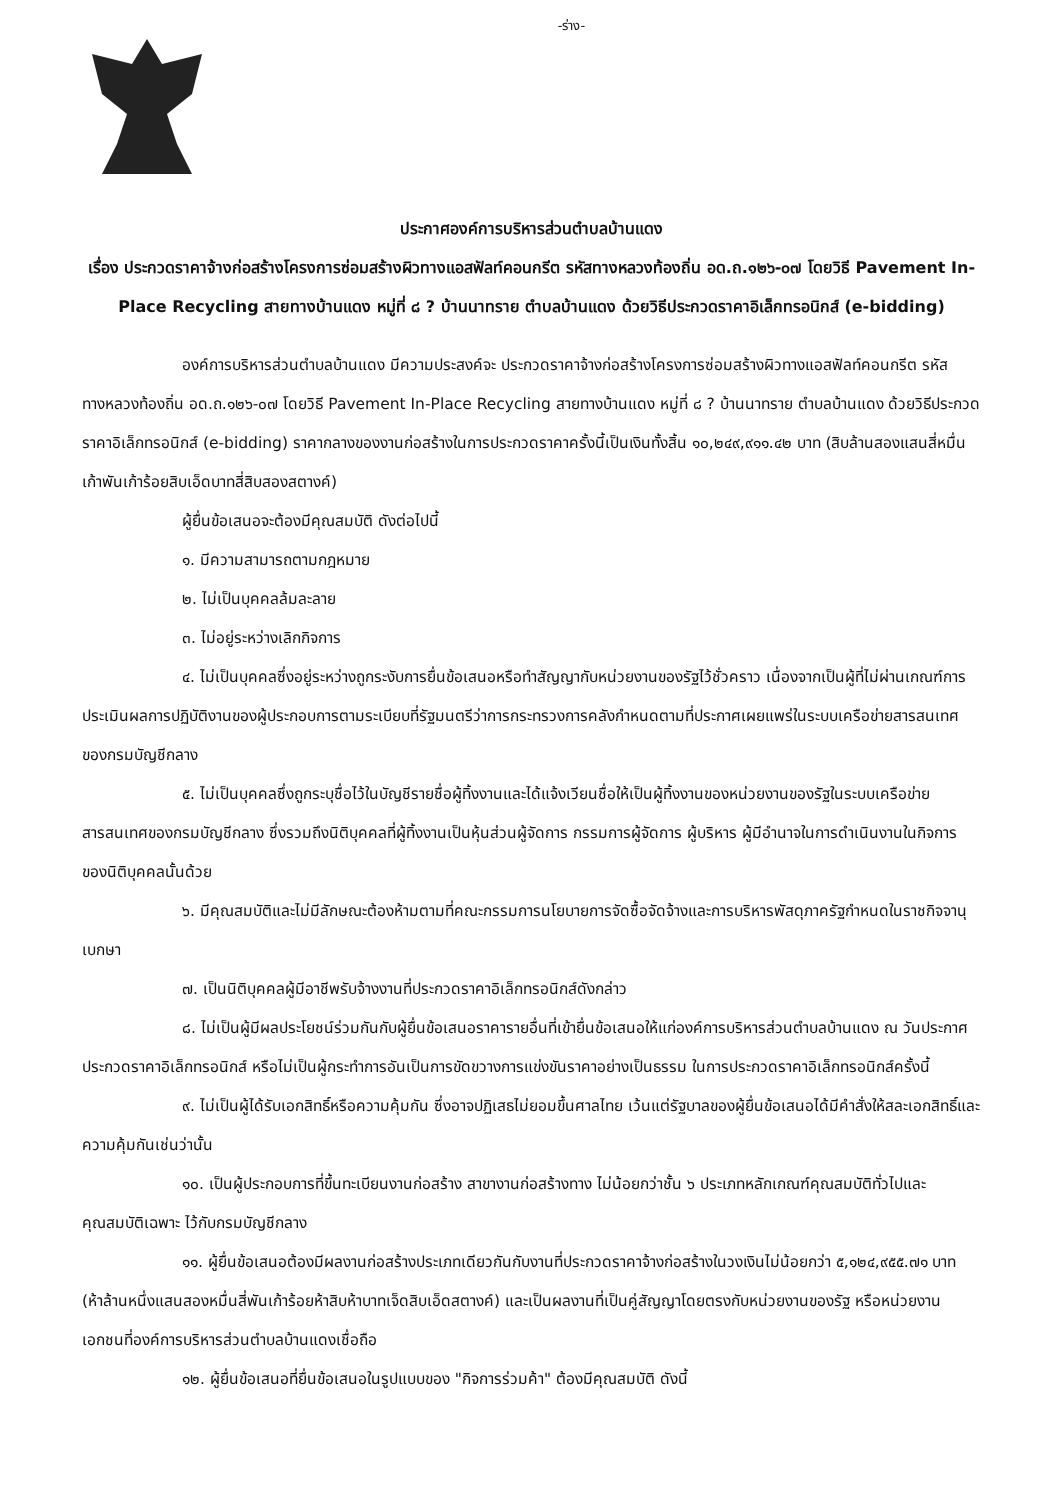-ร่าง-
ประกาศองค์การบริหารส่วนตำบลบ้านแดง
เรื่อง ประกวดราคาจ้างก่อสร้างโครงการซ่อมสร้างผิวทางแอสฟัลท์คอนกรีต รหัสทางหลวงท้องถิ่น อด.ถ.๑๒๖-๐๗ โดยวิธี Pavement In-Place Recycling สายทางบ้านแดง หมู่ที่ ๘ ? บ้านนาทราย ตำบลบ้านแดง ด้วยวิธีประกวดราคาอิเล็กทรอนิกส์ (e-bidding)
องค์การบริหารส่วนตำบลบ้านแดง มีความประสงค์จะ ประกวดราคาจ้างก่อสร้างโครงการซ่อมสร้างผิวทางแอสฟัลท์คอนกรีต รหัสทางหลวงท้องถิ่น อด.ถ.๑๒๖-๐๗ โดยวิธี Pavement In-Place Recycling สายทางบ้านแดง หมู่ที่ ๘ ? บ้านนาทราย ตำบลบ้านแดง ด้วยวิธีประกวดราคาอิเล็กทรอนิกส์ (e-bidding) ราคากลางของงานก่อสร้างในการประกวดราคาครั้งนี้เป็นเงินทั้งสิ้น ๑๐,๒๔๙,๙๑๑.๔๒ บาท (สิบล้านสองแสนสี่หมื่นเก้าพันเก้าร้อยสิบเอ็ดบาทสี่สิบสองสตางค์)
ผู้ยื่นข้อเสนอจะต้องมีคุณสมบัติ ดังต่อไปนี้
๑. มีความสามารถตามกฎหมาย
๒. ไม่เป็นบุคคลล้มละลาย
๓. ไม่อยู่ระหว่างเลิกกิจการ
๔. ไม่เป็นบุคคลซึ่งอยู่ระหว่างถูกระงับการยื่นข้อเสนอหรือทำสัญญากับหน่วยงานของรัฐไว้ชั่วคราว เนื่องจากเป็นผู้ที่ไม่ผ่านเกณฑ์การประเมินผลการปฏิบัติงานของผู้ประกอบการตามระเบียบที่รัฐมนตรีว่าการกระทรวงการคลังกำหนดตามที่ประกาศเผยแพร่ในระบบเครือข่ายสารสนเทศของกรมบัญชีกลาง
๕. ไม่เป็นบุคคลซึ่งถูกระบุชื่อไว้ในบัญชีรายชื่อผู้ทิ้งงานและได้แจ้งเวียนชื่อให้เป็นผู้ทิ้งงานของหน่วยงานของรัฐในระบบเครือข่ายสารสนเทศของกรมบัญชีกลาง ซึ่งรวมถึงนิติบุคคลที่ผู้ทิ้งงานเป็นหุ้นส่วนผู้จัดการ กรรมการผู้จัดการ ผู้บริหาร ผู้มีอำนาจในการดำเนินงานในกิจการของนิติบุคคลนั้นด้วย
๖. มีคุณสมบัติและไม่มีลักษณะต้องห้ามตามที่คณะกรรมการนโยบายการจัดซื้อจัดจ้างและการบริหารพัสดุภาครัฐกำหนดในราชกิจจานุเบกษา
๗. เป็นนิติบุคคลผู้มีอาชีพรับจ้างงานที่ประกวดราคาอิเล็กทรอนิกส์ดังกล่าว
๘. ไม่เป็นผู้มีผลประโยชน์ร่วมกันกับผู้ยื่นข้อเสนอราคารายอื่นที่เข้ายื่นข้อเสนอให้แก่องค์การบริหารส่วนตำบลบ้านแดง ณ วันประกาศประกวดราคาอิเล็กทรอนิกส์ หรือไม่เป็นผู้กระทำการอันเป็นการขัดขวางการแข่งขันราคาอย่างเป็นธรรม ในการประกวดราคาอิเล็กทรอนิกส์ครั้งนี้
๙. ไม่เป็นผู้ได้รับเอกสิทธิ์หรือความคุ้มกัน ซึ่งอาจปฏิเสธไม่ยอมขึ้นศาลไทย เว้นแต่รัฐบาลของผู้ยื่นข้อเสนอได้มีคำสั่งให้สละเอกสิทธิ์และความคุ้มกันเช่นว่านั้น
๑๐. เป็นผู้ประกอบการที่ขึ้นทะเบียนงานก่อสร้าง สาขางานก่อสร้างทาง ไม่น้อยกว่าชั้น ๖ ประเภทหลักเกณฑ์คุณสมบัติทั่วไปและคุณสมบัติเฉพาะ ไว้กับกรมบัญชีกลาง
๑๑. ผู้ยื่นข้อเสนอต้องมีผลงานก่อสร้างประเภทเดียวกันกับงานที่ประกวดราคาจ้างก่อสร้างในวงเงินไม่น้อยกว่า ๕,๑๒๔,๙๕๕.๗๑ บาท (ห้าล้านหนึ่งแสนสองหมื่นสี่พันเก้าร้อยห้าสิบห้าบาทเจ็ดสิบเอ็ดสตางค์) และเป็นผลงานที่เป็นคู่สัญญาโดยตรงกับหน่วยงานของรัฐ หรือหน่วยงานเอกชนที่องค์การบริหารส่วนตำบลบ้านแดงเชื่อถือ
๑๒. ผู้ยื่นข้อเสนอที่ยื่นข้อเสนอในรูปแบบของ "กิจการร่วมค้า" ต้องมีคุณสมบัติ ดังนี้